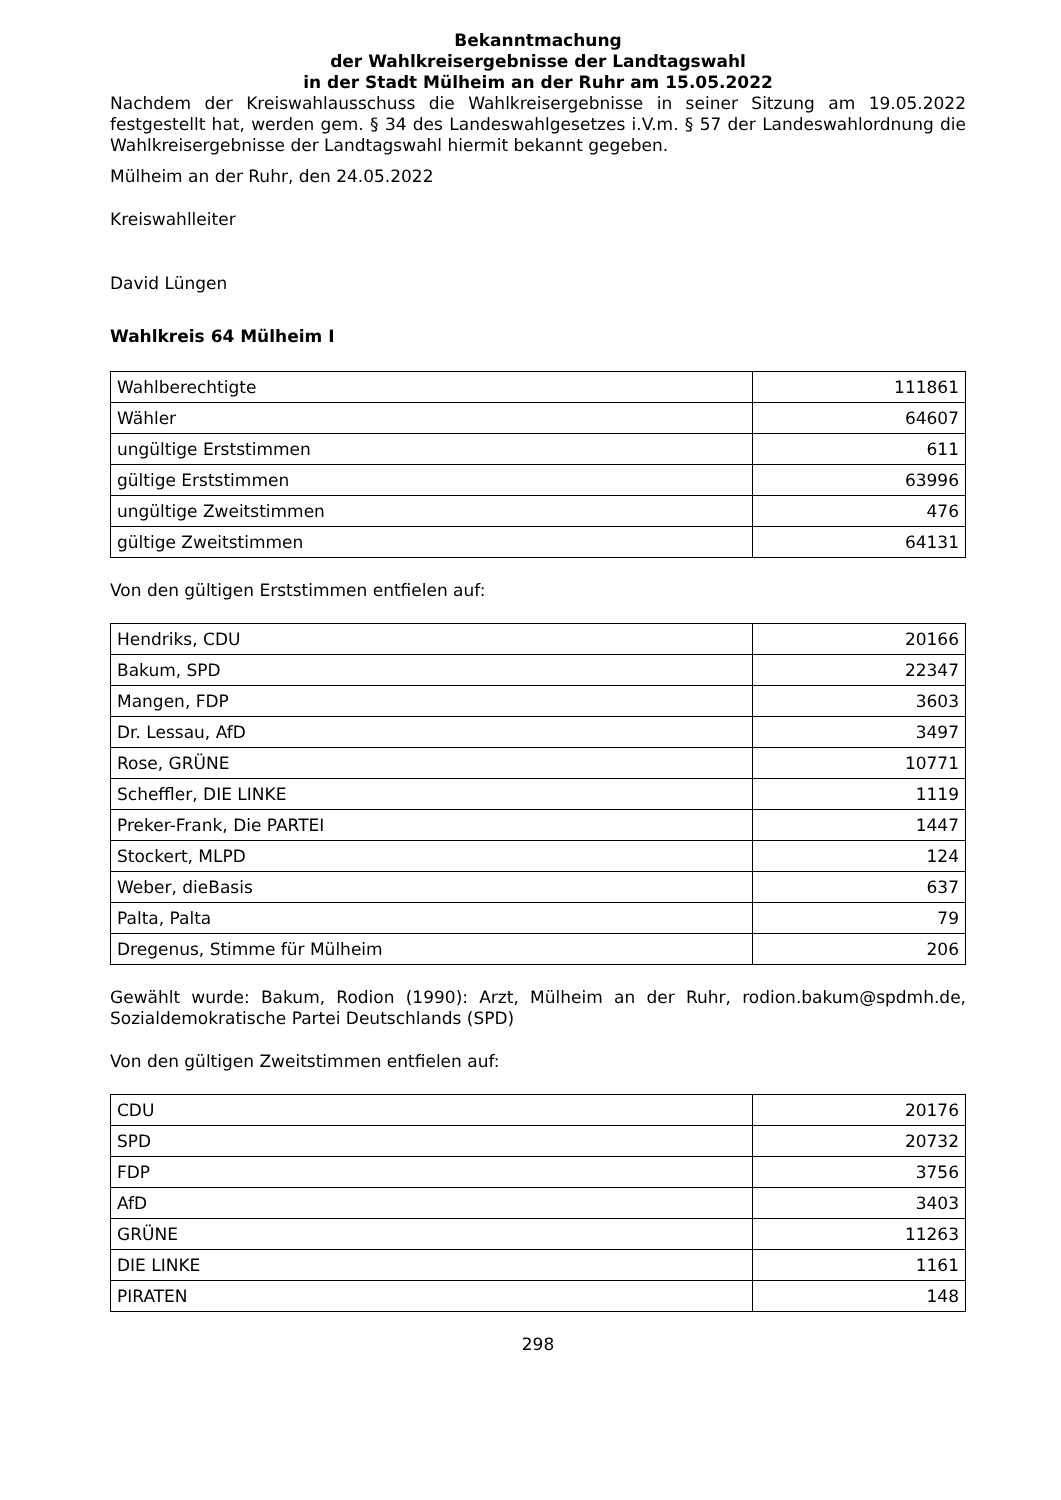Bekanntmachung
der Wahlkreisergebnisse der Landtagswahl
in der Stadt Mülheim an der Ruhr am 15.05.2022
Nachdem der Kreiswahlausschuss die Wahlkreisergebnisse in seiner Sitzung am 19.05.2022 festgestellt hat, werden gem. § 34 des Landeswahlgesetzes i.V.m. § 57 der Landeswahlordnung die Wahlkreisergebnisse der Landtagswahl hiermit bekannt gegeben.
Mülheim an der Ruhr, den 24.05.2022
Kreiswahlleiter
David Lüngen
Wahlkreis 64 Mülheim I
| Wahlberechtigte | 111861 |
| Wähler | 64607 |
| ungültige Erststimmen | 611 |
| gültige Erststimmen | 63996 |
| ungültige Zweitstimmen | 476 |
| gültige Zweitstimmen | 64131 |
Von den gültigen Erststimmen entfielen auf:
| Hendriks, CDU | 20166 |
| Bakum, SPD | 22347 |
| Mangen, FDP | 3603 |
| Dr. Lessau, AfD | 3497 |
| Rose, GRÜNE | 10771 |
| Scheffler, DIE LINKE | 1119 |
| Preker-Frank, Die PARTEI | 1447 |
| Stockert, MLPD | 124 |
| Weber, dieBasis | 637 |
| Palta, Palta | 79 |
| Dregenus, Stimme für Mülheim | 206 |
Gewählt wurde: Bakum, Rodion (1990): Arzt, Mülheim an der Ruhr, rodion.bakum@spdmh.de, Sozialdemokratische Partei Deutschlands (SPD)
Von den gültigen Zweitstimmen entfielen auf:
| CDU | 20176 |
| SPD | 20732 |
| FDP | 3756 |
| AfD | 3403 |
| GRÜNE | 11263 |
| DIE LINKE | 1161 |
| PIRATEN | 148 |
298